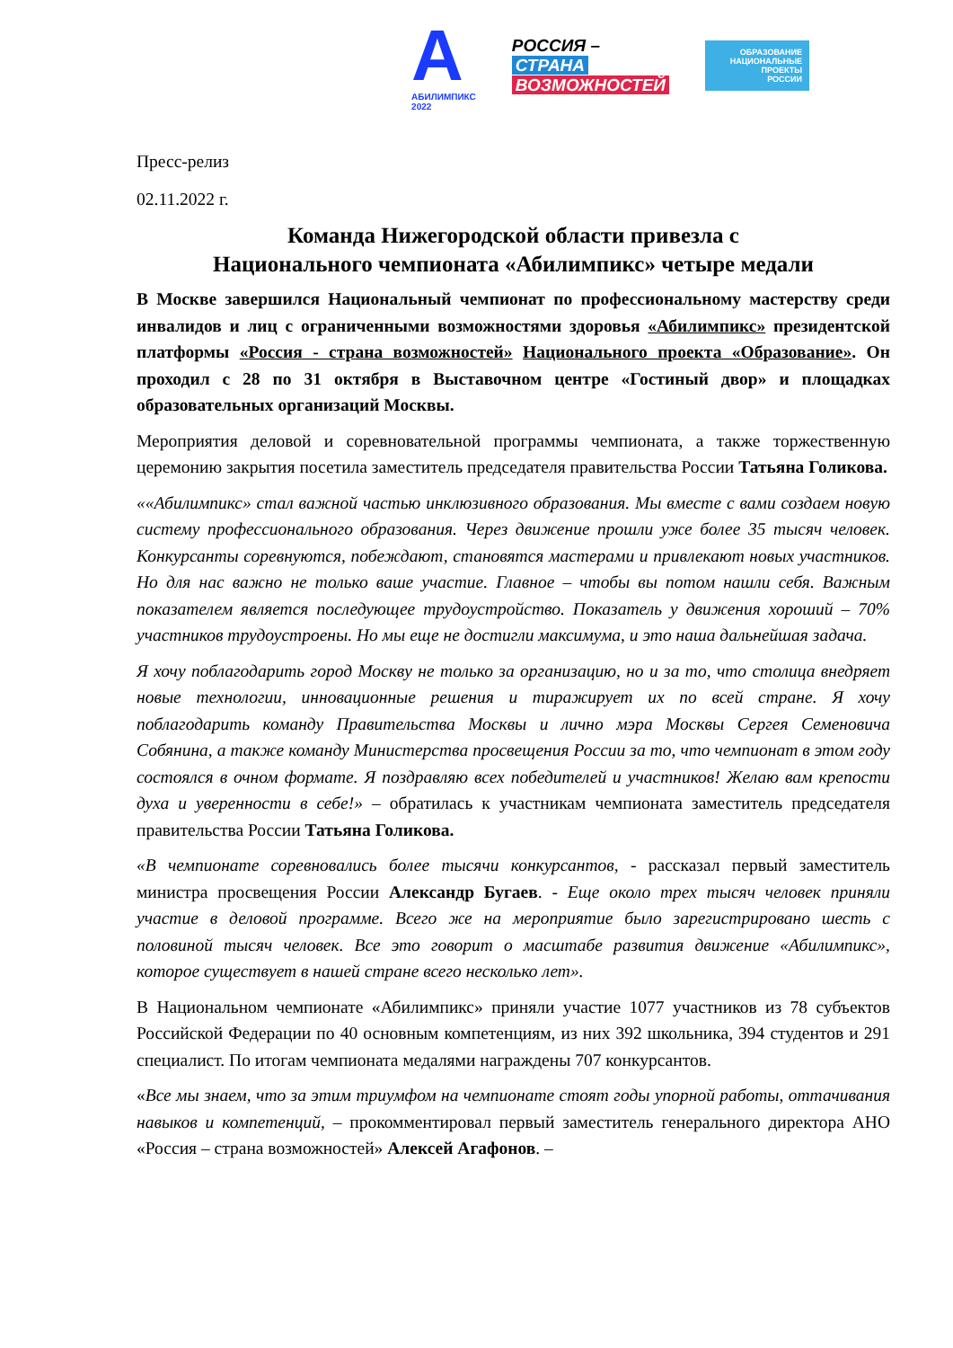A
АБИЛИМПИКС
2022
РОССИЯ –
СТРАНА
ВОЗМОЖНОСТЕЙ
ОБРАЗОВАНИЕ
НАЦИОНАЛЬНЫЕ
ПРОЕКТЫ
РОССИИ
Пресс-релиз
02.11.2022 г.
Команда Нижегородской области привезла с
Национального чемпионата «Абилимпикс» четыре медали
В Москве завершился Национальный чемпионат по профессиональному мастерству среди инвалидов и лиц с ограниченными возможностями здоровья «Абилимпикс» президентской платформы «Россия - страна возможностей» Национального проекта «Образование». Он проходил с 28 по 31 октября в Выставочном центре «Гостиный двор» и площадках образовательных организаций Москвы.
Мероприятия деловой и соревновательной программы чемпионата, а также торжественную церемонию закрытия посетила заместитель председателя правительства России Татьяна Голикова.
««Абилимпикс» стал важной частью инклюзивного образования. Мы вместе с вами создаем новую систему профессионального образования. Через движение прошли уже более 35 тысяч человек. Конкурсанты соревнуются, побеждают, становятся мастерами и привлекают новых участников. Но для нас важно не только ваше участие. Главное – чтобы вы потом нашли себя. Важным показателем является последующее трудоустройство. Показатель у движения хороший – 70% участников трудоустроены. Но мы еще не достигли максимума, и это наша дальнейшая задача.
Я хочу поблагодарить город Москву не только за организацию, но и за то, что столица внедряет новые технологии, инновационные решения и тиражирует их по всей стране. Я хочу поблагодарить команду Правительства Москвы и лично мэра Москвы Сергея Семеновича Собянина, а также команду Министерства просвещения России за то, что чемпионат в этом году состоялся в очном формате. Я поздравляю всех победителей и участников! Желаю вам крепости духа и уверенности в себе!» – обратилась к участникам чемпионата заместитель председателя правительства России Татьяна Голикова.
«В чемпионате соревновались более тысячи конкурсантов, - рассказал первый заместитель министра просвещения России Александр Бугаев. - Еще около трех тысяч человек приняли участие в деловой программе. Всего же на мероприятие было зарегистрировано шесть с половиной тысяч человек. Все это говорит о масштабе развития движение «Абилимпикс», которое существует в нашей стране всего несколько лет».
В Национальном чемпионате «Абилимпикс» приняли участие 1077 участников из 78 субъектов Российской Федерации по 40 основным компетенциям, из них 392 школьника, 394 студентов и 291 специалист. По итогам чемпионата медалями награждены 707 конкурсантов.
«Все мы знаем, что за этим триумфом на чемпионате стоят годы упорной работы, оттачивания навыков и компетенций, – прокомментировал первый заместитель генерального директора АНО «Россия – страна возможностей» Алексей Агафонов. –